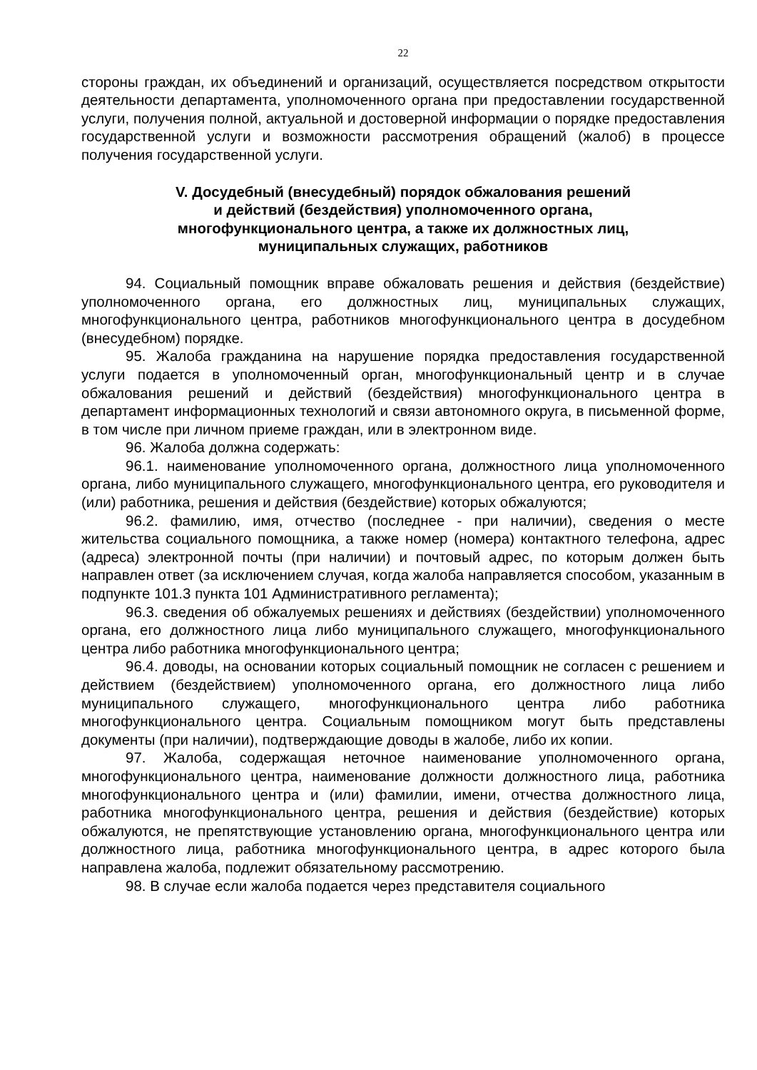22
стороны граждан, их объединений и организаций, осуществляется посредством открытости деятельности департамента, уполномоченного органа при предоставлении государственной услуги, получения полной, актуальной и достоверной информации о порядке предоставления государственной услуги и возможности рассмотрения обращений (жалоб) в процессе получения государственной услуги.
V. Досудебный (внесудебный) порядок обжалования решений
и действий (бездействия) уполномоченного органа,
многофункционального центра, а также их должностных лиц,
муниципальных служащих, работников
94. Социальный помощник вправе обжаловать решения и действия (бездействие) уполномоченного органа, его должностных лиц, муниципальных служащих, многофункционального центра, работников многофункционального центра в досудебном (внесудебном) порядке.
95. Жалоба гражданина на нарушение порядка предоставления государственной услуги подается в уполномоченный орган, многофункциональный центр и в случае обжалования решений и действий (бездействия) многофункционального центра в департамент информационных технологий и связи автономного округа, в письменной форме, в том числе при личном приеме граждан, или в электронном виде.
96. Жалоба должна содержать:
96.1. наименование уполномоченного органа, должностного лица уполномоченного органа, либо муниципального служащего, многофункционального центра, его руководителя и (или) работника, решения и действия (бездействие) которых обжалуются;
96.2. фамилию, имя, отчество (последнее - при наличии), сведения о месте жительства социального помощника, а также номер (номера) контактного телефона, адрес (адреса) электронной почты (при наличии) и почтовый адрес, по которым должен быть направлен ответ (за исключением случая, когда жалоба направляется способом, указанным в подпункте 101.3 пункта 101 Административного регламента);
96.3. сведения об обжалуемых решениях и действиях (бездействии) уполномоченного органа, его должностного лица либо муниципального служащего, многофункционального центра либо работника многофункционального центра;
96.4. доводы, на основании которых социальный помощник не согласен с решением и действием (бездействием) уполномоченного органа, его должностного лица либо муниципального служащего, многофункционального центра либо работника многофункционального центра. Социальным помощником могут быть представлены документы (при наличии), подтверждающие доводы в жалобе, либо их копии.
97. Жалоба, содержащая неточное наименование уполномоченного органа, многофункционального центра, наименование должности должностного лица, работника многофункционального центра и (или) фамилии, имени, отчества должностного лица, работника многофункционального центра, решения и действия (бездействие) которых обжалуются, не препятствующие установлению органа, многофункционального центра или должностного лица, работника многофункционального центра, в адрес которого была направлена жалоба, подлежит обязательному рассмотрению.
98. В случае если жалоба подается через представителя социального